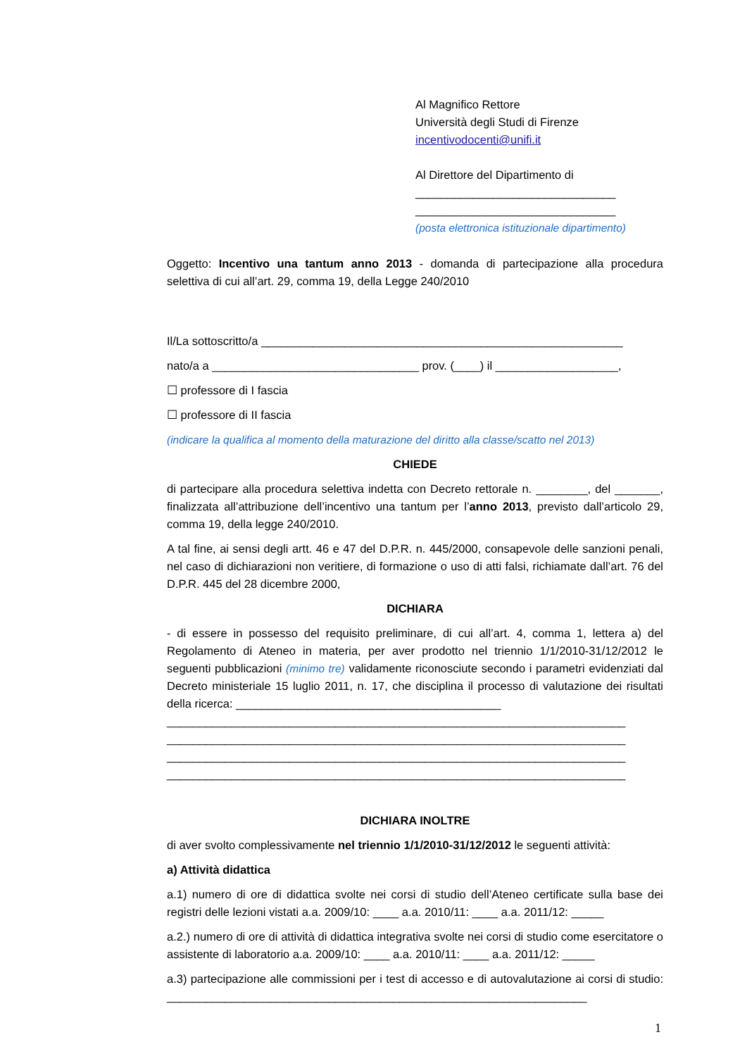Al Magnifico Rettore
Università degli Studi di Firenze
incentivodocenti@unifi.it
Al Direttore del Dipartimento di
_______________________________
_______________________________
(posta elettronica istituzionale dipartimento)
Oggetto: Incentivo una tantum anno 2013 - domanda di partecipazione alla procedura selettiva di cui all’art. 29, comma 19, della Legge 240/2010
Il/La sottoscritto/a ________________________________________________________
nato/a a ________________________________ prov. (____) il ___________________,
☐ professore di I fascia
☐ professore di II fascia
(indicare la qualifica al momento della maturazione del diritto alla classe/scatto nel 2013)
CHIEDE
di partecipare alla procedura selettiva indetta con Decreto rettorale n. ________, del _______, finalizzata all’attribuzione dell’incentivo una tantum per l’anno 2013, previsto dall’articolo 29, comma 19, della legge 240/2010.
A tal fine, ai sensi degli artt. 46 e 47 del D.P.R. n. 445/2000, consapevole delle sanzioni penali, nel caso di dichiarazioni non veritiere, di formazione o uso di atti falsi, richiamate dall’art. 76 del D.P.R. 445 del 28 dicembre 2000,
DICHIARA
- di essere in possesso del requisito preliminare, di cui all’art. 4, comma 1, lettera a) del Regolamento di Ateneo in materia, per aver prodotto nel triennio 1/1/2010-31/12/2012 le seguenti pubblicazioni (minimo tre) validamente riconosciute secondo i parametri evidenziati dal Decreto ministeriale 15 luglio 2011, n. 17, che disciplina il processo di valutazione dei risultati della ricerca: _________________________________________
_______________________________________________________________________
_______________________________________________________________________
_______________________________________________________________________
_______________________________________________________________________
DICHIARA INOLTRE
di aver svolto complessivamente nel triennio 1/1/2010-31/12/2012 le seguenti attività:
a) Attività didattica
a.1) numero di ore di didattica svolte nei corsi di studio dell’Ateneo certificate sulla base dei registri delle lezioni vistati a.a. 2009/10: ____ a.a. 2010/11: ____ a.a. 2011/12: _____
a.2.) numero di ore di attività di didattica integrativa svolte nei corsi di studio come esercitatore o assistente di laboratorio a.a. 2009/10: ____ a.a. 2010/11: ____ a.a. 2011/12: _____
a.3) partecipazione alle commissioni per i test di accesso e di autovalutazione ai corsi di studio: _________________________________________________________________
1